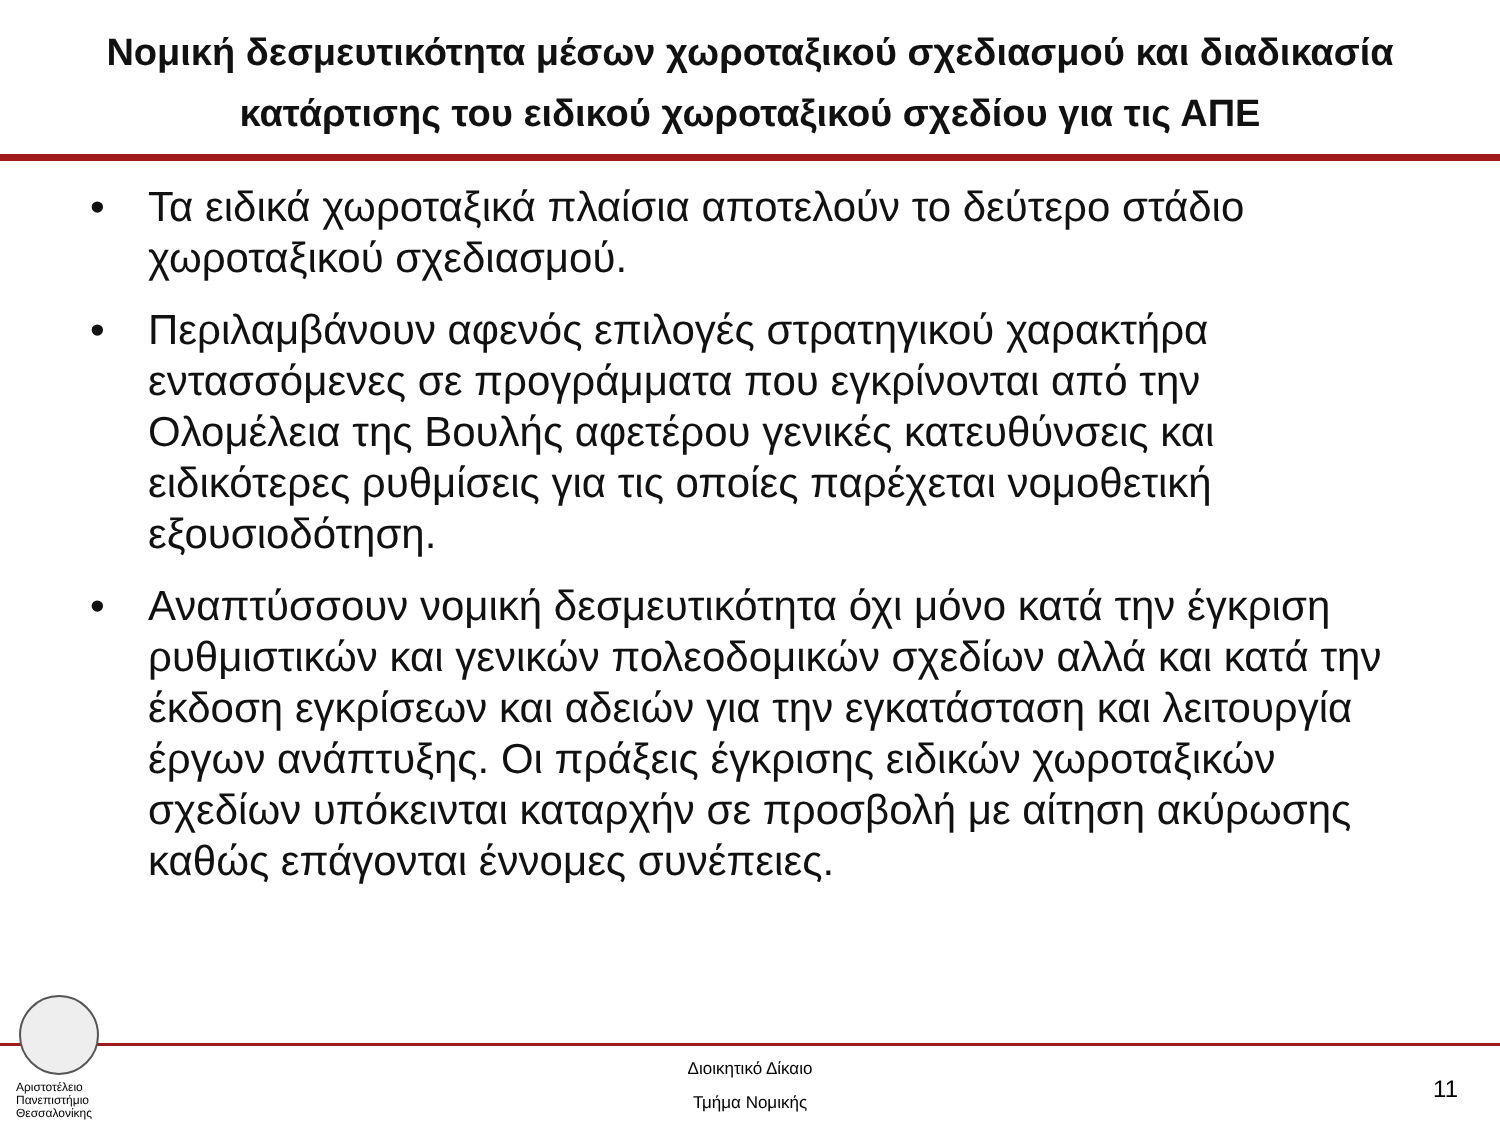Νομική δεσμευτικότητα μέσων χωροταξικού σχεδιασμού και διαδικασία κατάρτισης του ειδικού χωροταξικού σχεδίου για τις ΑΠΕ
• Τα ειδικά χωροταξικά πλαίσια αποτελούν το δεύτερο στάδιο χωροταξικού σχεδιασμού.
• Περιλαμβάνουν αφενός επιλογές στρατηγικού χαρακτήρα εντασσόμενες σε προγράμματα που εγκρίνονται από την Ολομέλεια της Βουλής αφετέρου γενικές κατευθύνσεις και ειδικότερες ρυθμίσεις για τις οποίες παρέχεται νομοθετική εξουσιοδότηση.
• Αναπτύσσουν νομική δεσμευτικότητα όχι μόνο κατά την έγκριση ρυθμιστικών και γενικών πολεοδομικών σχεδίων αλλά και κατά την έκδοση εγκρίσεων και αδειών για την εγκατάσταση και λειτουργία έργων ανάπτυξης. Οι πράξεις έγκρισης ειδικών χωροταξικών σχεδίων υπόκεινται καταρχήν σε προσβολή με αίτηση ακύρωσης καθώς επάγονται έννομες συνέπειες.
Αριστοτέλειο
Πανεπιστήμιο
Θεσσαλονίκης
Διοικητικό Δίκαιο
Τμήμα Νομικής
11